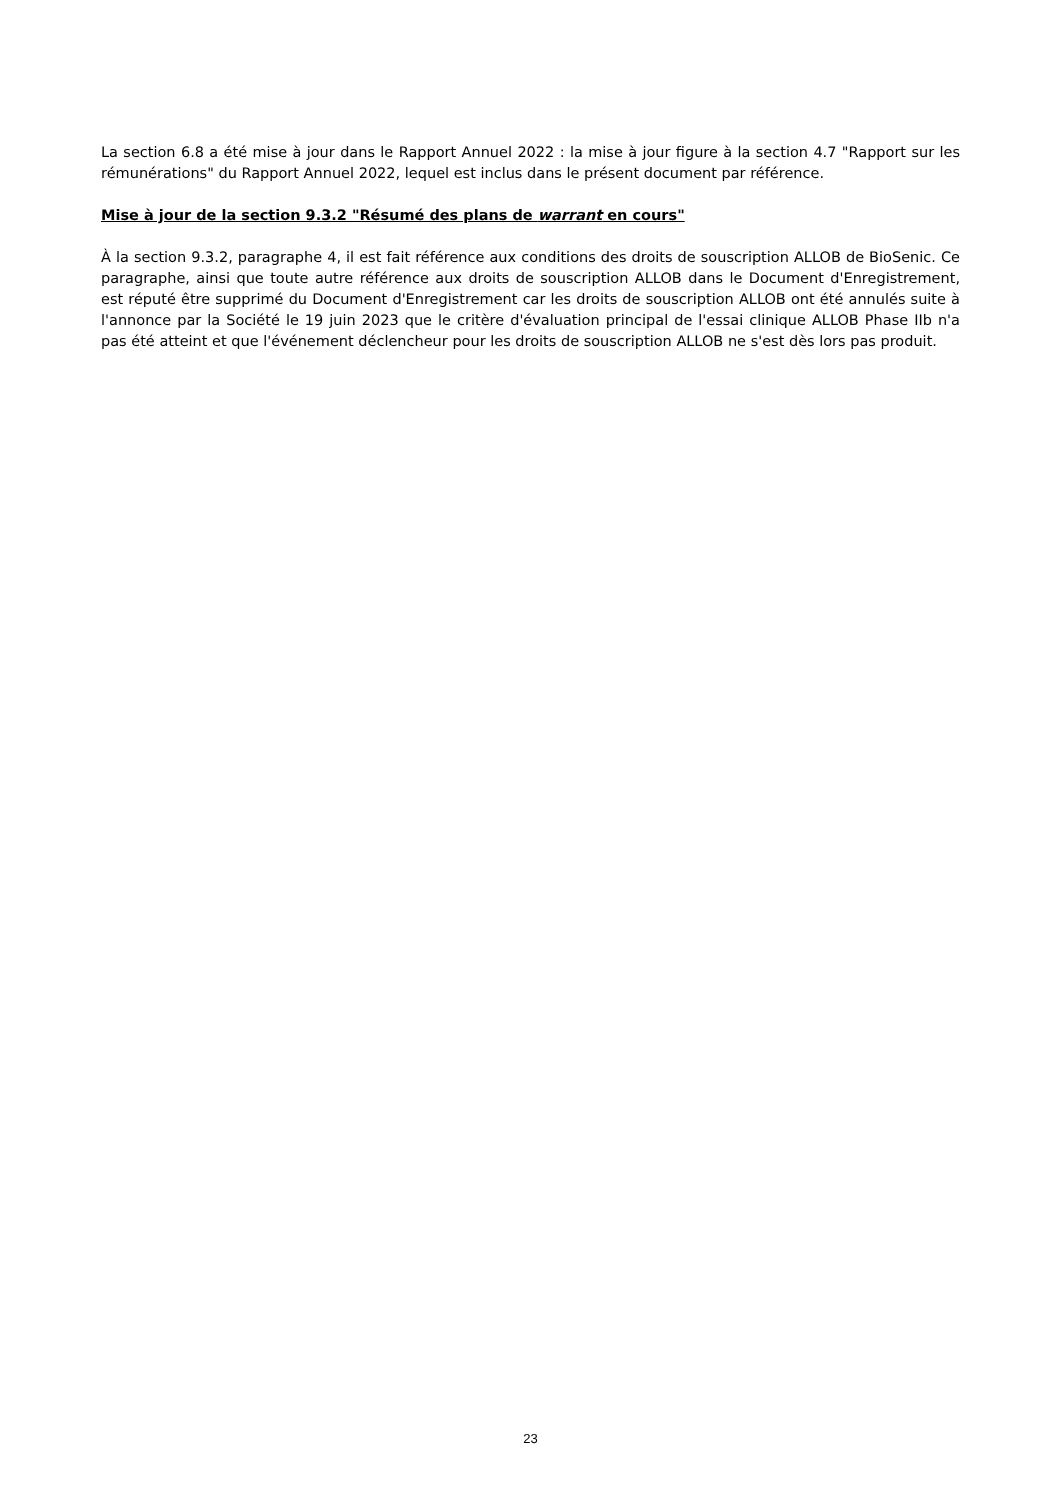La section 6.8 a été mise à jour dans le Rapport Annuel 2022 : la mise à jour figure à la section 4.7 "Rapport sur les rémunérations" du Rapport Annuel 2022, lequel est inclus dans le présent document par référence.
Mise à jour de la section 9.3.2 "Résumé des plans de warrant en cours"
À la section 9.3.2, paragraphe 4, il est fait référence aux conditions des droits de souscription ALLOB de BioSenic. Ce paragraphe, ainsi que toute autre référence aux droits de souscription ALLOB dans le Document d'Enregistrement, est réputé être supprimé du Document d'Enregistrement car les droits de souscription ALLOB ont été annulés suite à l'annonce par la Société le 19 juin 2023 que le critère d'évaluation principal de l'essai clinique ALLOB Phase IIb n'a pas été atteint et que l'événement déclencheur pour les droits de souscription ALLOB ne s'est dès lors pas produit.
23